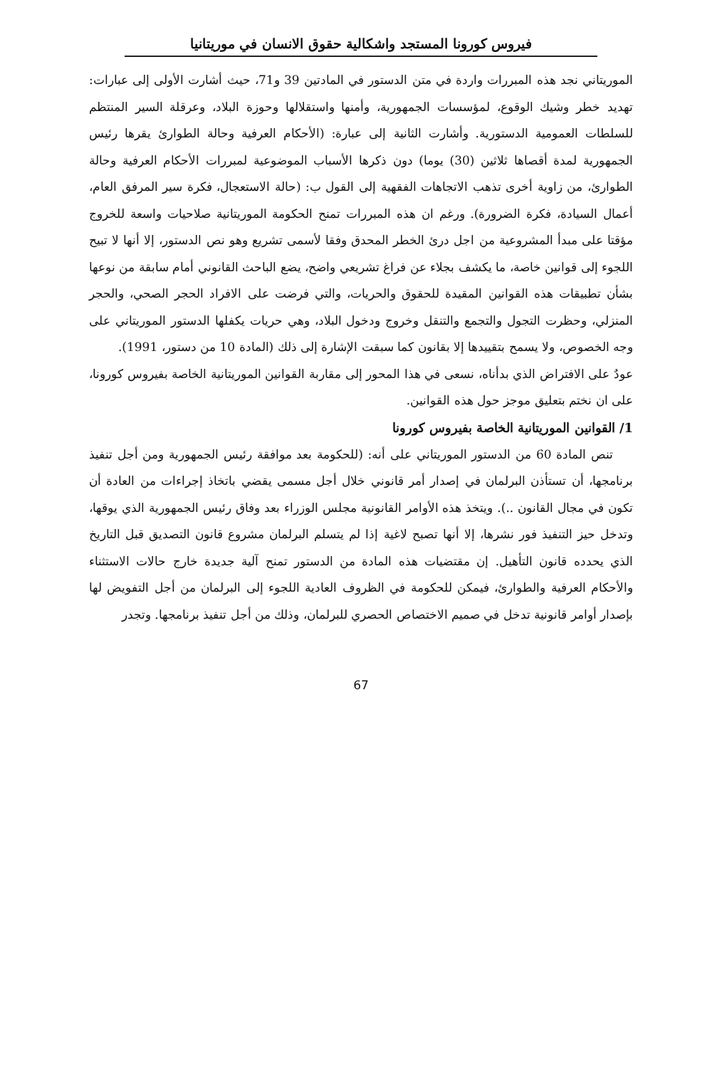فيروس كورونا المستجد واشكالية حقوق الانسان في موريتانيا
الموريتاني نجد هذه المبررات واردة في متن الدستور في المادتين 39 و71، حيث أشارت الأولى إلى عبارات: تهديد خطر وشيك الوقوع، لمؤسسات الجمهورية، وأمنها واستقلالها وحوزة البلاد، وعرقلة السير المنتظم للسلطات العمومية الدستورية. وأشارت الثانية إلى عبارة: (الأحكام العرفية وحالة الطوارئ يقرها رئيس الجمهورية لمدة أقصاها ثلاثين (30) يوما) دون ذكرها الأسباب الموضوعية لمبررات الأحكام العرفية وحالة الطوارئ، من زاوية أخرى تذهب الاتجاهات الفقهية إلى القول ب: (حالة الاستعجال، فكرة سير المرفق العام، أعمال السيادة، فكرة الضرورة). ورغم ان هذه المبررات تمنح الحكومة الموريتانية صلاحيات واسعة للخروج مؤقتا على مبدأ المشروعية من اجل درئ الخطر المحدق وفقا لأسمى تشريع وهو نص الدستور، إلا أنها لا تبيح اللجوء إلى قوانين خاصة، ما يكشف بجلاء عن فراغ تشريعي واضح، يضع الباحث القانوني أمام سابقة من نوعها بشأن تطبيقات هذه القوانين المقيدة للحقوق والحريات، والتي فرضت على الافراد الحجر الصحي، والحجر المنزلي، وحظرت التجول والتجمع والتنقل وخروج ودخول البلاد، وهي حريات يكفلها الدستور الموريتاني على وجه الخصوص، ولا يسمح بتقييدها إلا بقانون كما سبقت الإشارة إلى ذلك (المادة 10 من دستور، 1991).
عودٌ على الافتراض الذي بدأناه، نسعى في هذا المحور إلى مقاربة القوانين الموريتانية الخاصة بفيروس كورونا، على ان نختم بتعليق موجز حول هذه القوانين.
1/ القوانين الموريتانية الخاصة بفيروس كورونا
تنص المادة 60 من الدستور الموريتاني على أنه: (للحكومة بعد موافقة رئيس الجمهورية ومن أجل تنفيذ برنامجها، أن تستأذن البرلمان في إصدار أمر قانوني خلال أجل مسمى يقضي باتخاذ إجراءات من العادة أن تكون في مجال القانون ..). ويتخذ هذه الأوامر القانونية مجلس الوزراء بعد وفاق رئيس الجمهورية الذي يوقها، وتدخل حيز التنفيذ فور نشرها، إلا أنها تصبح لاغية إذا لم يتسلم البرلمان مشروع قانون التصديق قبل التاريخ الذي يحدده قانون التأهيل. إن مقتضيات هذه المادة من الدستور تمنح آلية جديدة خارج حالات الاستثناء والأحكام العرفية والطوارئ، فيمكن للحكومة في الظروف العادية اللجوء إلى البرلمان من أجل التفويض لها بإصدار أوامر قانونية تدخل في صميم الاختصاص الحصري للبرلمان، وذلك من أجل تنفيذ برنامجها. وتجدر
67